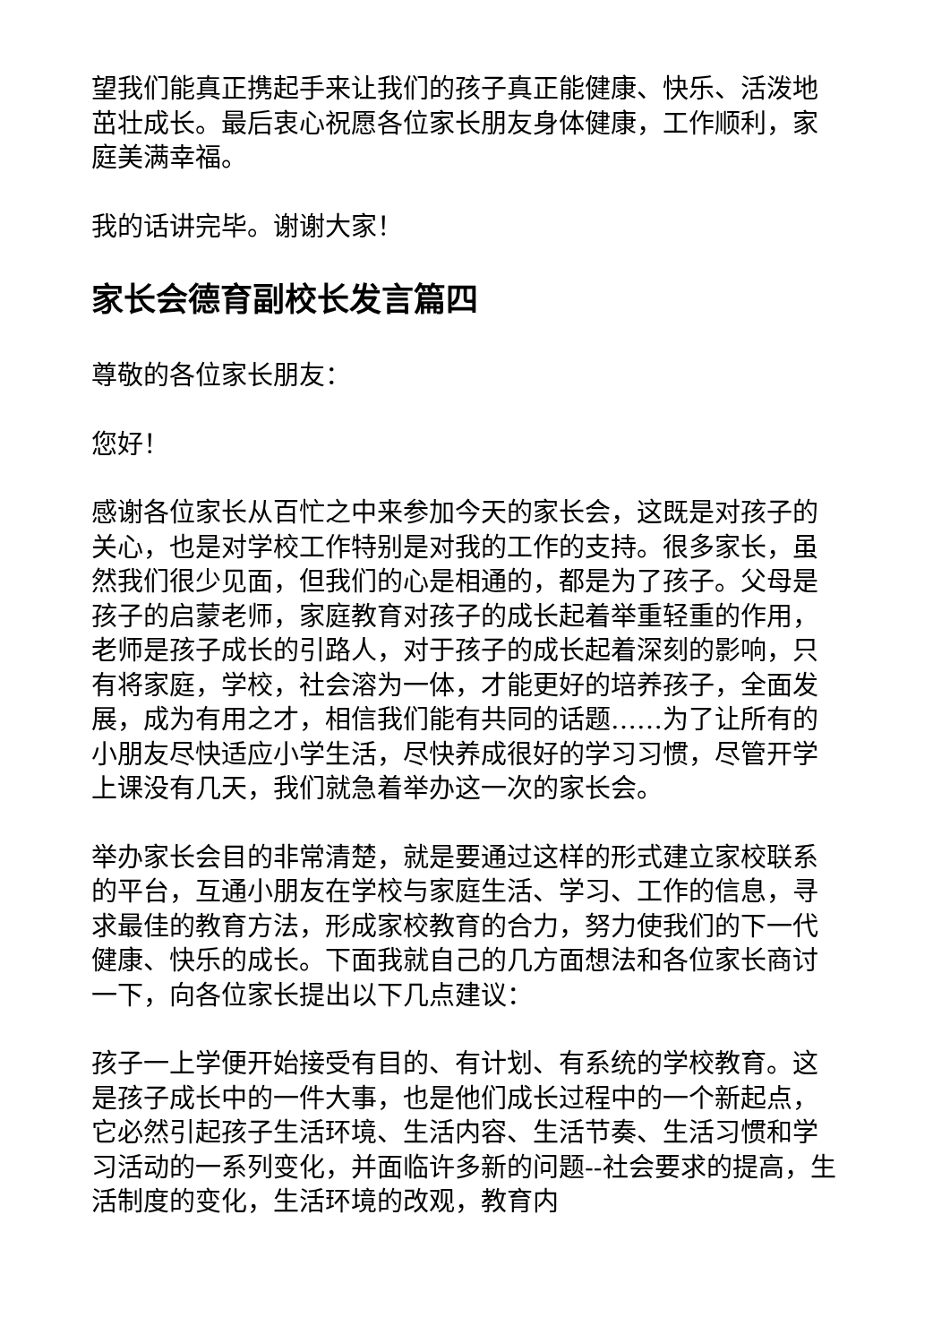望我们能真正携起手来让我们的孩子真正能健康、快乐、活泼地茁壮成长。最后衷心祝愿各位家长朋友身体健康，工作顺利，家庭美满幸福。
我的话讲完毕。谢谢大家！
家长会德育副校长发言篇四
尊敬的各位家长朋友：
您好！
感谢各位家长从百忙之中来参加今天的家长会，这既是对孩子的关心，也是对学校工作特别是对我的工作的支持。很多家长，虽然我们很少见面，但我们的心是相通的，都是为了孩子。父母是孩子的启蒙老师，家庭教育对孩子的成长起着举重轻重的作用，老师是孩子成长的引路人，对于孩子的成长起着深刻的影响，只有将家庭，学校，社会溶为一体，才能更好的培养孩子，全面发展，成为有用之才，相信我们能有共同的话题……为了让所有的小朋友尽快适应小学生活，尽快养成很好的学习习惯，尽管开学上课没有几天，我们就急着举办这一次的家长会。
举办家长会目的非常清楚，就是要通过这样的形式建立家校联系的平台，互通小朋友在学校与家庭生活、学习、工作的信息，寻求最佳的教育方法，形成家校教育的合力，努力使我们的下一代健康、快乐的成长。下面我就自己的几方面想法和各位家长商讨一下，向各位家长提出以下几点建议：
孩子一上学便开始接受有目的、有计划、有系统的学校教育。这是孩子成长中的一件大事，也是他们成长过程中的一个新起点，它必然引起孩子生活环境、生活内容、生活节奏、生活习惯和学习活动的一系列变化，并面临许多新的问题--社会要求的提高，生活制度的变化，生活环境的改观，教育内